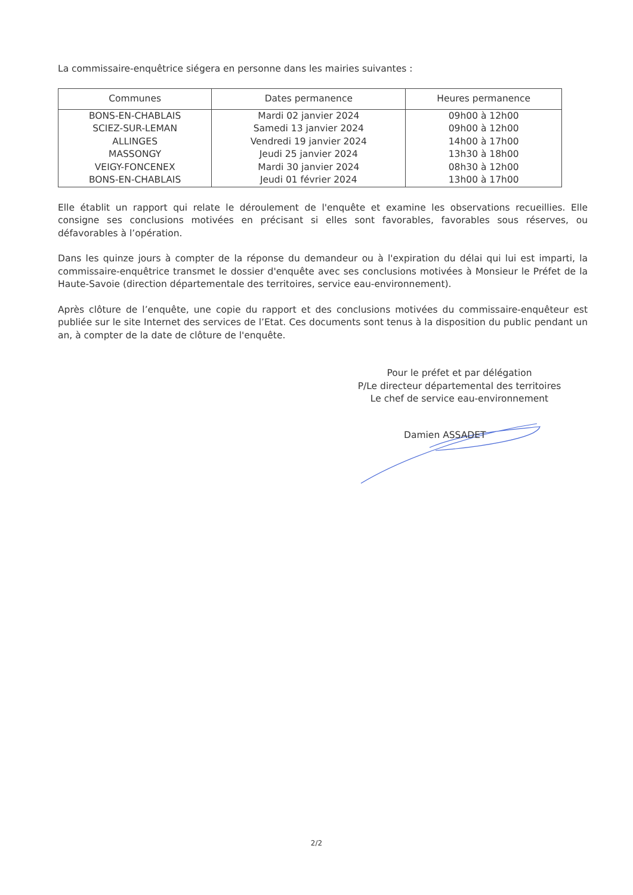La commissaire-enquêtrice siégera en personne dans les mairies suivantes :
| Communes | Dates permanence | Heures permanence |
| --- | --- | --- |
| BONS-EN-CHABLAIS | Mardi 02 janvier 2024 | 09h00 à 12h00 |
| SCIEZ-SUR-LEMAN | Samedi 13 janvier 2024 | 09h00 à 12h00 |
| ALLINGES | Vendredi 19 janvier 2024 | 14h00 à 17h00 |
| MASSONGY | Jeudi 25 janvier 2024 | 13h30 à 18h00 |
| VEIGY-FONCENEX | Mardi 30 janvier 2024 | 08h30 à 12h00 |
| BONS-EN-CHABLAIS | Jeudi 01 février 2024 | 13h00 à 17h00 |
Elle établit un rapport qui relate le déroulement de l'enquête et examine les observations recueillies. Elle consigne ses conclusions motivées en précisant si elles sont favorables, favorables sous réserves, ou défavorables à l’opération.
Dans les quinze jours à compter de la réponse du demandeur ou à l'expiration du délai qui lui est imparti, la commissaire-enquêtrice transmet le dossier d'enquête avec ses conclusions motivées à Monsieur le Préfet de la Haute-Savoie (direction départementale des territoires, service eau-environnement).
Après clôture de l’enquête, une copie du rapport et des conclusions motivées du commissaire-enquêteur est publiée sur le site Internet des services de l’Etat. Ces documents sont tenus à la disposition du public pendant un an, à compter de la date de clôture de l'enquête.
Pour le préfet et par délégation
P/Le directeur départemental des territoires
Le chef de service eau-environnement
Damien ASSADET
2/2